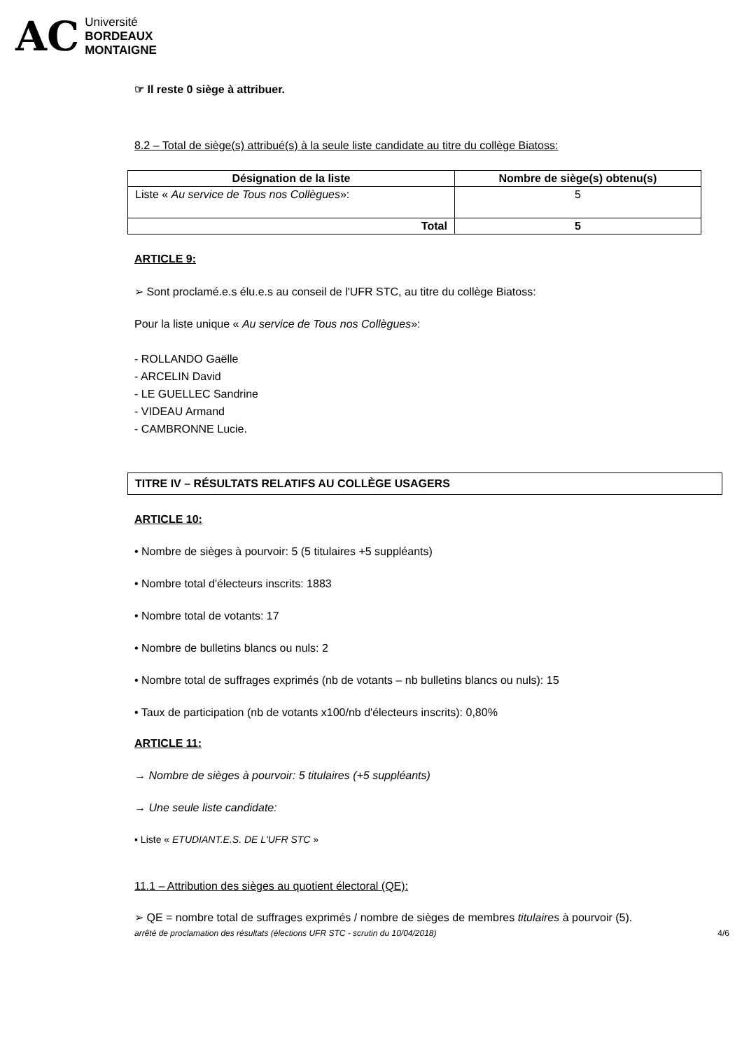AC
Université
BORDEAUX
MONTAIGNE
☞ Il reste 0 siège à attribuer.
8.2 – Total de siège(s) attribué(s) à la seule liste candidate au titre du collège Biatoss:
| Désignation de la liste | Nombre de siège(s) obtenu(s) |
| --- | --- |
| Liste « Au service de Tous nos Collègues »: | 5 |
| Total | 5 |
ARTICLE 9:
➢ Sont proclamé.e.s élu.e.s au conseil de l'UFR STC, au titre du collège Biatoss:
Pour la liste unique « Au service de Tous nos Collègues»:
- ROLLANDO Gaëlle
- ARCELIN David
- LE GUELLEC Sandrine
- VIDEAU Armand
- CAMBRONNE Lucie.
TITRE IV – RÉSULTATS RELATIFS AU COLLÈGE USAGERS
ARTICLE 10:
• Nombre de sièges à pourvoir: 5 (5 titulaires +5 suppléants)
• Nombre total d'électeurs inscrits: 1883
• Nombre total de votants: 17
• Nombre de bulletins blancs ou nuls: 2
• Nombre total de suffrages exprimés (nb de votants – nb bulletins blancs ou nuls): 15
• Taux de participation (nb de votants x100/nb d'électeurs inscrits): 0,80%
ARTICLE 11:
→ Nombre de sièges à pourvoir: 5 titulaires (+5 suppléants)
→ Une seule liste candidate:
▪ Liste « ETUDIANT.E.S. DE L'UFR STC »
11.1 – Attribution des sièges au quotient électoral (QE):
➢ QE = nombre total de suffrages exprimés / nombre de sièges de membres titulaires à pourvoir (5).
arrêté de proclamation des résultats (élections UFR STC - scrutin du 10/04/2018) 4/6